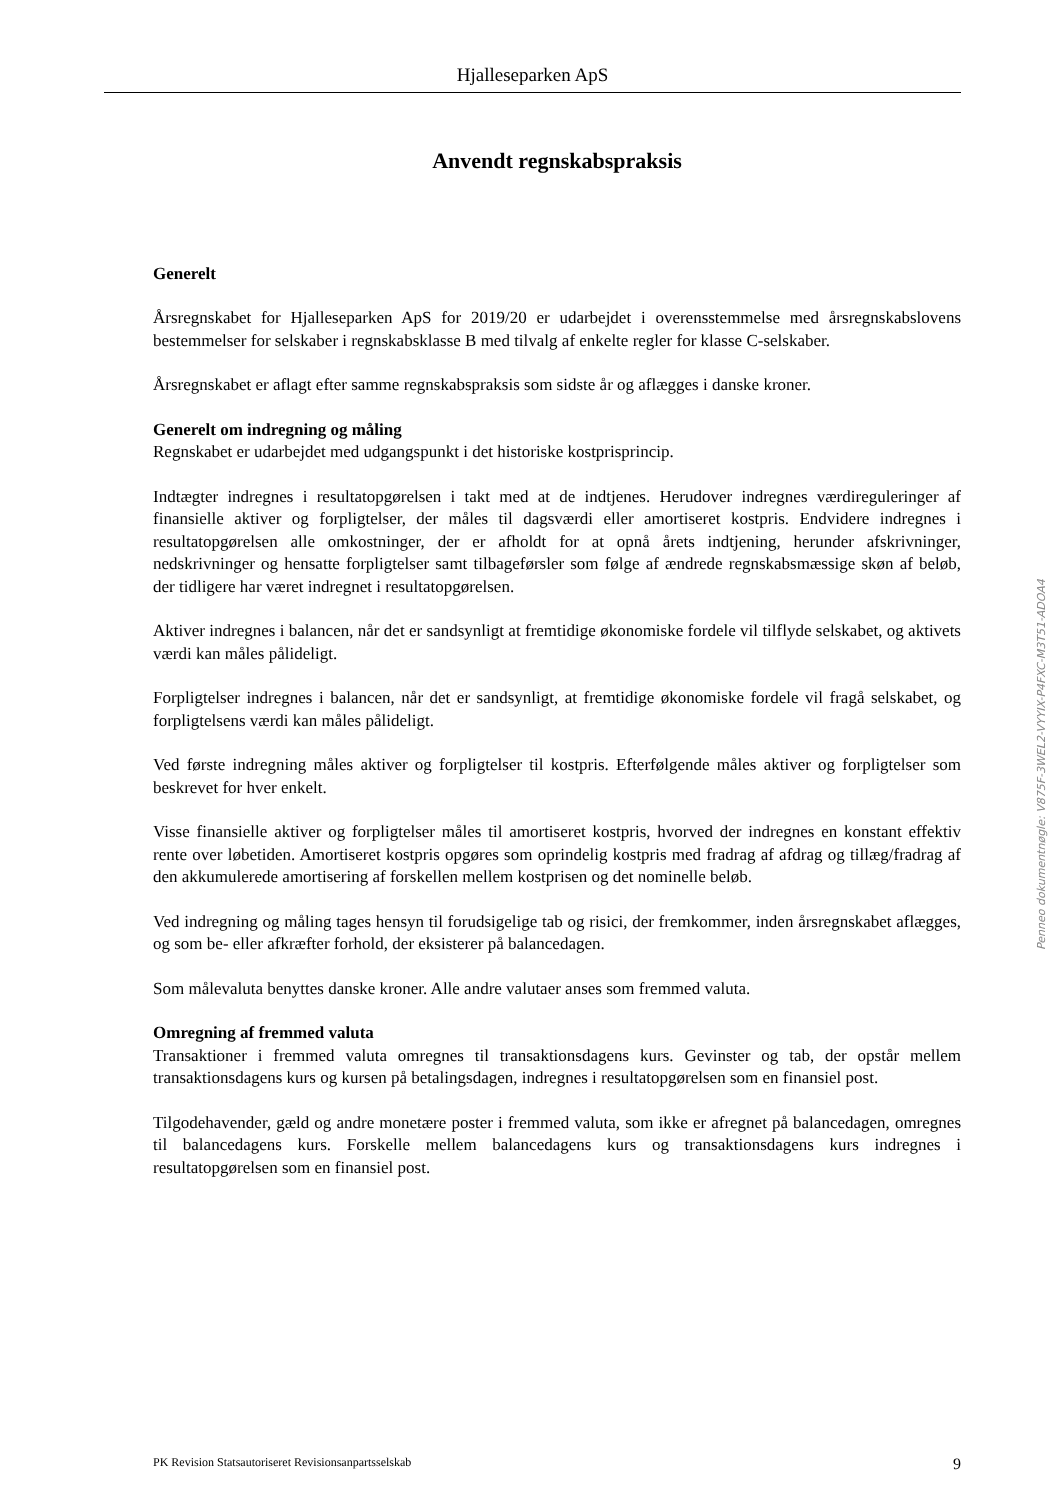Hjalleseparken ApS
Anvendt regnskabspraksis
Generelt
Årsregnskabet for Hjalleseparken ApS for 2019/20 er udarbejdet i overensstemmelse med årsregnskabslovens bestemmelser for selskaber i regnskabsklasse B med tilvalg af enkelte regler for klasse C-selskaber.
Årsregnskabet er aflagt efter samme regnskabspraksis som sidste år og aflægges i danske kroner.
Generelt om indregning og måling
Regnskabet er udarbejdet med udgangspunkt i det historiske kostprisprincip.
Indtægter indregnes i resultatopgørelsen i takt med at de indtjenes. Herudover indregnes værdireguleringer af finansielle aktiver og forpligtelser, der måles til dagsværdi eller amortiseret kostpris. Endvidere indregnes i resultatopgørelsen alle omkostninger, der er afholdt for at opnå årets indtjening, herunder afskrivninger, nedskrivninger og hensatte forpligtelser samt tilbageførsler som følge af ændrede regnskabsmæssige skøn af beløb, der tidligere har været indregnet i resultatopgørelsen.
Aktiver indregnes i balancen, når det er sandsynligt at fremtidige økonomiske fordele vil tilflyde selskabet, og aktivets værdi kan måles pålideligt.
Forpligtelser indregnes i balancen, når det er sandsynligt, at fremtidige økonomiske fordele vil fragå selskabet, og forpligtelsens værdi kan måles pålideligt.
Ved første indregning måles aktiver og forpligtelser til kostpris. Efterfølgende måles aktiver og forpligtelser som beskrevet for hver enkelt.
Visse finansielle aktiver og forpligtelser måles til amortiseret kostpris, hvorved der indregnes en konstant effektiv rente over løbetiden. Amortiseret kostpris opgøres som oprindelig kostpris med fradrag af afdrag og tillæg/fradrag af den akkumulerede amortisering af forskellen mellem kostprisen og det nominelle beløb.
Ved indregning og måling tages hensyn til forudsigelige tab og risici, der fremkommer, inden årsregnskabet aflægges, og som be- eller afkræfter forhold, der eksisterer på balancedagen.
Som målevaluta benyttes danske kroner. Alle andre valutaer anses som fremmed valuta.
Omregning af fremmed valuta
Transaktioner i fremmed valuta omregnes til transaktionsdagens kurs. Gevinster og tab, der opstår mellem transaktionsdagens kurs og kursen på betalingsdagen, indregnes i resultatopgørelsen som en finansiel post.
Tilgodehavender, gæld og andre monetære poster i fremmed valuta, som ikke er afregnet på balancedagen, omregnes til balancedagens kurs. Forskelle mellem balancedagens kurs og transaktionsdagens kurs indregnes i resultatopgørelsen som en finansiel post.
Penneo dokumentnøgle: V875F-3WEL2-VYYIX-P4FXC-M3T51-ADOA4
PK Revision Statsautoriseret Revisionsanpartsselskab 9